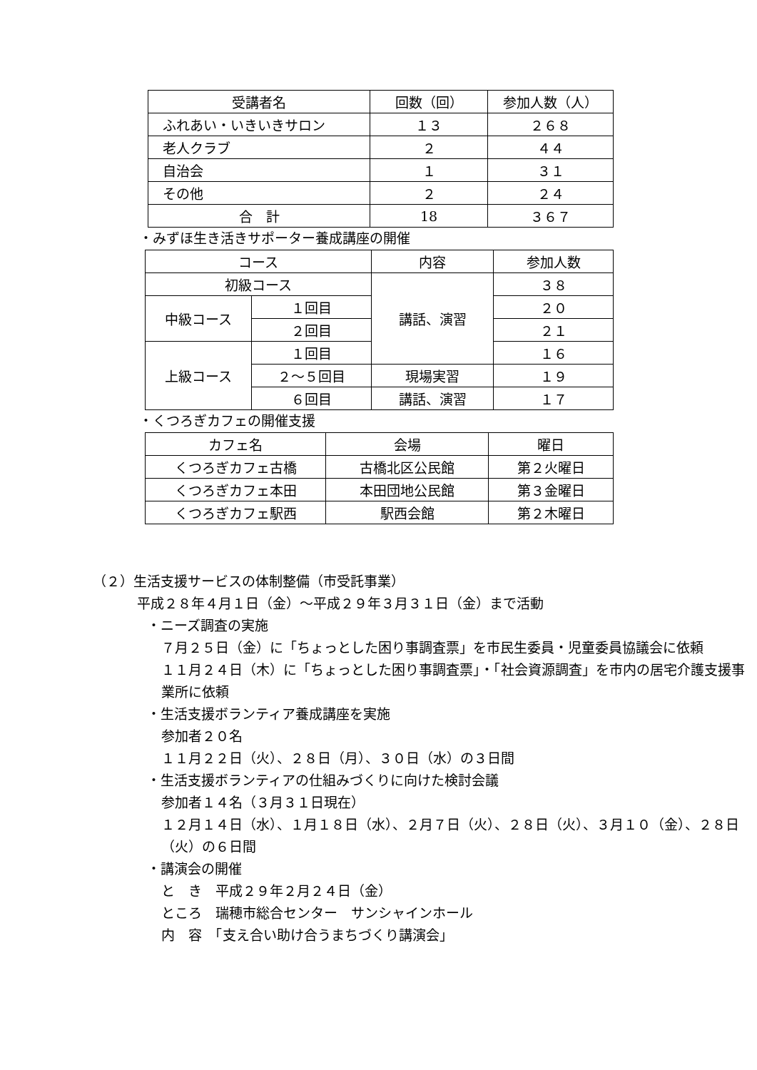| 受講者名 | 回数（回） | 参加人数（人） |
| --- | --- | --- |
| ふれあい・いきいきサロン | １３ | ２６８ |
| 老人クラブ | ２ | ４４ |
| 自治会 | １ | ３１ |
| その他 | ２ | ２４ |
| 合 計 | 18 | ３６７ |
・みずほ生き活きサポーター養成講座の開催
| コース | | 内容 | 参加人数 |
| --- | --- | --- | --- |
| 初級コース | | 講話、演習 | ３８ |
| 中級コース | １回目 | | ２０ |
| | ２回目 | | ２１ |
| 上級コース | １回目 | | １６ |
| | ２～５回目 | 現場実習 | １９ |
| | ６回目 | 講話、演習 | １７ |
・くつろぎカフェの開催支援
| カフェ名 | 会場 | 曜日 |
| --- | --- | --- |
| くつろぎカフェ古橋 | 古橋北区公民館 | 第２火曜日 |
| くつろぎカフェ本田 | 本田団地公民館 | 第３金曜日 |
| くつろぎカフェ駅西 | 駅西会館 | 第２木曜日 |
（２）生活支援サービスの体制整備（市受託事業）
平成２８年４月１日（金）～平成２９年３月３１日（金）まで活動
・ニーズ調査の実施
７月２５日（金）に「ちょっとした困り事調査票」を市民生委員・児童委員協議会に依頼
１１月２４日（木）に「ちょっとした困り事調査票」・「社会資源調査」を市内の居宅介護支援事業所に依頼
・生活支援ボランティア養成講座を実施
参加者２０名
１１月２２日（火）、２８日（月）、３０日（水）の３日間
・生活支援ボランティアの仕組みづくりに向けた検討会議
参加者１４名（３月３１日現在）
１２月１４日（水）、１月１８日（水）、２月７日（火）、２８日（火）、３月１０（金）、２８日（火）の６日間
・講演会の開催
と　き　平成２９年２月２４日（金）
ところ　瑞穂市総合センター　サンシャインホール
内　容　「支え合い助け合うまちづくり講演会」